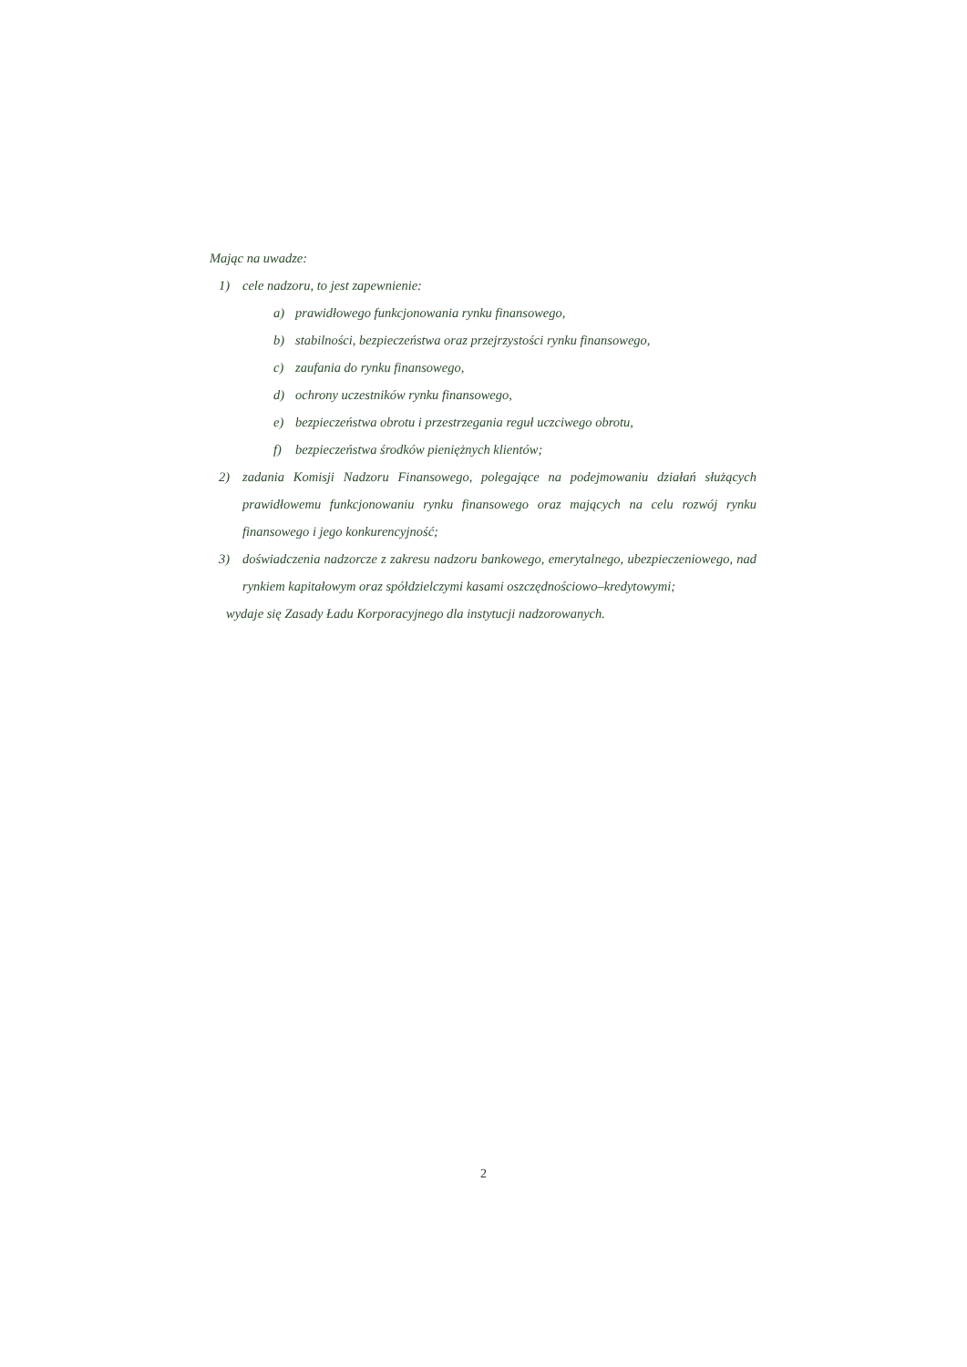Mając na uwadze:
1) cele nadzoru, to jest zapewnienie:
a) prawidłowego funkcjonowania rynku finansowego,
b) stabilności, bezpieczeństwa oraz przejrzystości rynku finansowego,
c) zaufania do rynku finansowego,
d) ochrony uczestników rynku finansowego,
e) bezpieczeństwa obrotu i przestrzegania reguł uczciwego obrotu,
f) bezpieczeństwa środków pieniężnych klientów;
2) zadania Komisji Nadzoru Finansowego, polegające na podejmowaniu działań służących prawidłowemu funkcjonowaniu rynku finansowego oraz mających na celu rozwój rynku finansowego i jego konkurencyjność;
3) doświadczenia nadzorcze z zakresu nadzoru bankowego, emerytalnego, ubezpieczeniowego, nad rynkiem kapitałowym oraz spółdzielczymi kasami oszczędnościowo–kredytowymi;
wydaje się Zasady Ładu Korporacyjnego dla instytucji nadzorowanych.
2